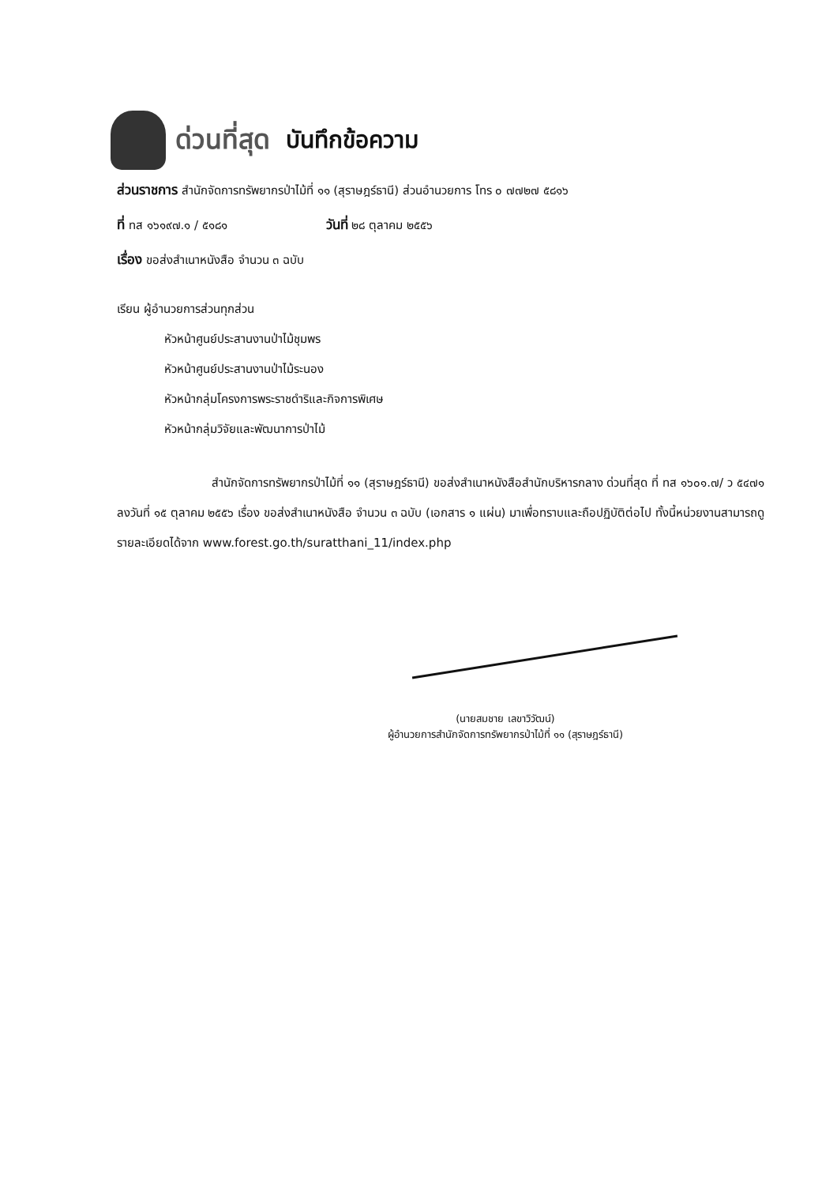ด่วนที่สุด บันทึกข้อความ
ส่วนราชการ สำนักจัดการทรัพยากรป่าไม้ที่ ๑๑ (สุราษฎร์ธานี) ส่วนอำนวยการ โทร ๐ ๗๗๒๗ ๕๘๑๖
ที่ ทส ๑๖๑๙๗.๑ / ๕๑๘๑ วันที่ ๒๘ ตุลาคม ๒๕๕๖
เรื่อง ขอส่งสำเนาหนังสือ จำนวน ๓ ฉบับ
เรียน ผู้อำนวยการส่วนทุกส่วน
หัวหน้าศูนย์ประสานงานป่าไม้ชุมพร
หัวหน้าศูนย์ประสานงานป่าไม้ระนอง
หัวหน้ากลุ่มโครงการพระราชดำริและกิจการพิเศษ
หัวหน้ากลุ่มวิจัยและพัฒนาการป่าไม้
สำนักจัดการทรัพยากรป่าไม้ที่ ๑๑ (สุราษฎร์ธานี) ขอส่งสำเนาหนังสือสำนักบริหารกลาง ด่วนที่สุด ที่ ทส ๑๖๐๑.๗/ ว ๕๔๗๑ ลงวันที่ ๑๕ ตุลาคม ๒๕๕๖ เรื่อง ขอส่งสำเนาหนังสือ จำนวน ๓ ฉบับ (เอกสาร ๑ แผ่น) มาเพื่อทราบและถือปฏิบัติต่อไป ทั้งนี้หน่วยงานสามารถดู รายละเอียดได้จาก www.forest.go.th/suratthani_11/index.php
(นายสมชาย เลขาวิวัฒน์)
ผู้อำนวยการสำนักจัดการทรัพยากรป่าไม้ที่ ๑๑ (สุราษฎร์ธานี)